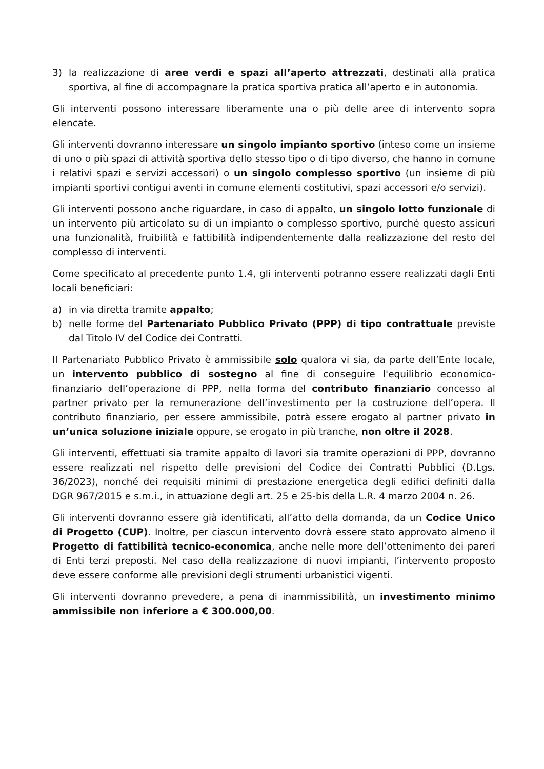3) la realizzazione di aree verdi e spazi all’aperto attrezzati, destinati alla pratica sportiva, al fine di accompagnare la pratica sportiva pratica all’aperto e in autonomia.
Gli interventi possono interessare liberamente una o più delle aree di intervento sopra elencate.
Gli interventi dovranno interessare un singolo impianto sportivo (inteso come un insieme di uno o più spazi di attività sportiva dello stesso tipo o di tipo diverso, che hanno in comune i relativi spazi e servizi accessori) o un singolo complesso sportivo (un insieme di più impianti sportivi contigui aventi in comune elementi costitutivi, spazi accessori e/o servizi).
Gli interventi possono anche riguardare, in caso di appalto, un singolo lotto funzionale di un intervento più articolato su di un impianto o complesso sportivo, purché questo assicuri una funzionalità, fruibilità e fattibilità indipendentemente dalla realizzazione del resto del complesso di interventi.
Come specificato al precedente punto 1.4, gli interventi potranno essere realizzati dagli Enti locali beneficiari:
a) in via diretta tramite appalto;
b) nelle forme del Partenariato Pubblico Privato (PPP) di tipo contrattuale previste dal Titolo IV del Codice dei Contratti.
Il Partenariato Pubblico Privato è ammissibile solo qualora vi sia, da parte dell’Ente locale, un intervento pubblico di sostegno al fine di conseguire l'equilibrio economico-finanziario dell’operazione di PPP, nella forma del contributo finanziario concesso al partner privato per la remunerazione dell’investimento per la costruzione dell’opera. Il contributo finanziario, per essere ammissibile, potrà essere erogato al partner privato in un’unica soluzione iniziale oppure, se erogato in più tranche, non oltre il 2028.
Gli interventi, effettuati sia tramite appalto di lavori sia tramite operazioni di PPP, dovranno essere realizzati nel rispetto delle previsioni del Codice dei Contratti Pubblici (D.Lgs. 36/2023), nonché dei requisiti minimi di prestazione energetica degli edifici definiti dalla DGR 967/2015 e s.m.i., in attuazione degli art. 25 e 25-bis della L.R. 4 marzo 2004 n. 26.
Gli interventi dovranno essere già identificati, all’atto della domanda, da un Codice Unico di Progetto (CUP). Inoltre, per ciascun intervento dovrà essere stato approvato almeno il Progetto di fattibilità tecnico-economica, anche nelle more dell’ottenimento dei pareri di Enti terzi preposti. Nel caso della realizzazione di nuovi impianti, l’intervento proposto deve essere conforme alle previsioni degli strumenti urbanistici vigenti.
Gli interventi dovranno prevedere, a pena di inammissibilità, un investimento minimo ammissibile non inferiore a € 300.000,00.